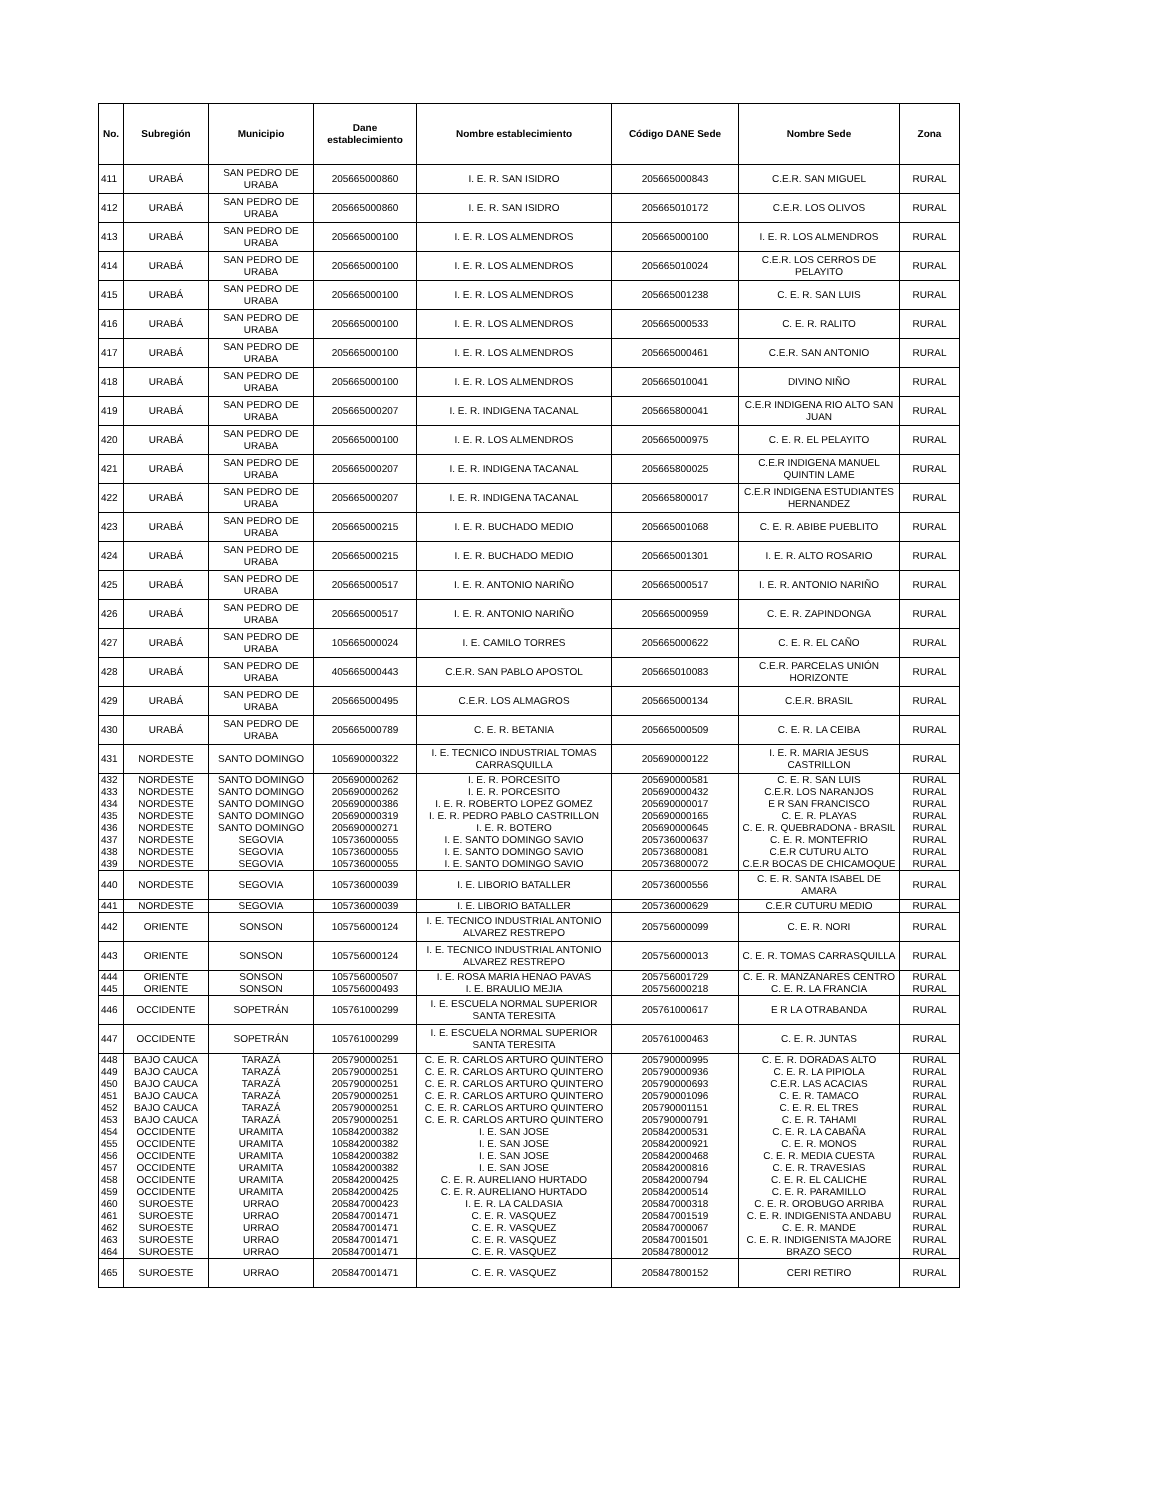| No. | Subregión | Municipio | Dane establecimiento | Nombre establecimiento | Código DANE Sede | Nombre Sede | Zona |
| --- | --- | --- | --- | --- | --- | --- | --- |
| 411 | URABÁ | SAN PEDRO DE URABA | 205665000860 | I. E. R. SAN ISIDRO | 205665000843 | C.E.R. SAN MIGUEL | RURAL |
| 412 | URABÁ | SAN PEDRO DE URABA | 205665000860 | I. E. R. SAN ISIDRO | 205665010172 | C.E.R. LOS OLIVOS | RURAL |
| 413 | URABÁ | SAN PEDRO DE URABA | 205665000100 | I. E. R. LOS ALMENDROS | 205665000100 | I. E. R. LOS ALMENDROS | RURAL |
| 414 | URABÁ | SAN PEDRO DE URABA | 205665000100 | I. E. R. LOS ALMENDROS | 205665010024 | C.E.R. LOS CERROS DE PELAYITO | RURAL |
| 415 | URABÁ | SAN PEDRO DE URABA | 205665000100 | I. E. R. LOS ALMENDROS | 205665001238 | C. E. R. SAN LUIS | RURAL |
| 416 | URABÁ | SAN PEDRO DE URABA | 205665000100 | I. E. R. LOS ALMENDROS | 205665000533 | C. E. R. RALITO | RURAL |
| 417 | URABÁ | SAN PEDRO DE URABA | 205665000100 | I. E. R. LOS ALMENDROS | 205665000461 | C.E.R. SAN ANTONIO | RURAL |
| 418 | URABÁ | SAN PEDRO DE URABA | 205665000100 | I. E. R. LOS ALMENDROS | 205665010041 | DIVINO NIÑO | RURAL |
| 419 | URABÁ | SAN PEDRO DE URABA | 205665000207 | I. E. R. INDIGENA TACANAL | 205665800041 | C.E.R INDIGENA RIO ALTO SAN JUAN | RURAL |
| 420 | URABÁ | SAN PEDRO DE URABA | 205665000100 | I. E. R. LOS ALMENDROS | 205665000975 | C. E. R. EL PELAYITO | RURAL |
| 421 | URABÁ | SAN PEDRO DE URABA | 205665000207 | I. E. R. INDIGENA TACANAL | 205665800025 | C.E.R INDIGENA MANUEL QUINTIN LAME | RURAL |
| 422 | URABÁ | SAN PEDRO DE URABA | 205665000207 | I. E. R. INDIGENA TACANAL | 205665800017 | C.E.R INDIGENA ESTUDIANTES HERNANDEZ | RURAL |
| 423 | URABÁ | SAN PEDRO DE URABA | 205665000215 | I. E. R. BUCHADO MEDIO | 205665001068 | C. E. R. ABIBE PUEBLITO | RURAL |
| 424 | URABÁ | SAN PEDRO DE URABA | 205665000215 | I. E. R. BUCHADO MEDIO | 205665001301 | I. E. R. ALTO ROSARIO | RURAL |
| 425 | URABÁ | SAN PEDRO DE URABA | 205665000517 | I. E. R. ANTONIO NARIÑO | 205665000517 | I. E. R. ANTONIO NARIÑO | RURAL |
| 426 | URABÁ | SAN PEDRO DE URABA | 205665000517 | I. E. R. ANTONIO NARIÑO | 205665000959 | C. E. R. ZAPINDONGA | RURAL |
| 427 | URABÁ | SAN PEDRO DE URABA | 105665000024 | I. E. CAMILO TORRES | 205665000622 | C. E. R. EL CAÑO | RURAL |
| 428 | URABÁ | SAN PEDRO DE URABA | 405665000443 | C.E.R. SAN PABLO APOSTOL | 205665010083 | C.E.R. PARCELAS UNIÓN HORIZONTE | RURAL |
| 429 | URABÁ | SAN PEDRO DE URABA | 205665000495 | C.E.R. LOS ALMAGROS | 205665000134 | C.E.R. BRASIL | RURAL |
| 430 | URABÁ | SAN PEDRO DE URABA | 205665000789 | C. E. R. BETANIA | 205665000509 | C. E. R. LA CEIBA | RURAL |
| 431 | NORDESTE | SANTO DOMINGO | 105690000322 | I. E. TECNICO INDUSTRIAL TOMAS CARRASQUILLA | 205690000122 | I. E. R. MARIA JESUS CASTRILLON | RURAL |
| 432 | NORDESTE | SANTO DOMINGO | 205690000262 | I. E. R. PORCESITO | 205690000581 | C. E. R. SAN LUIS | RURAL |
| 433 | NORDESTE | SANTO DOMINGO | 205690000262 | I. E. R. PORCESITO | 205690000432 | C.E.R. LOS NARANJOS | RURAL |
| 434 | NORDESTE | SANTO DOMINGO | 205690000386 | I. E. R. ROBERTO LOPEZ GOMEZ | 205690000017 | E R SAN FRANCISCO | RURAL |
| 435 | NORDESTE | SANTO DOMINGO | 205690000319 | I. E. R. PEDRO PABLO CASTRILLON | 205690000165 | C. E. R. PLAYAS | RURAL |
| 436 | NORDESTE | SANTO DOMINGO | 205690000271 | I. E. R. BOTERO | 205690000645 | C. E. R. QUEBRADONA - BRASIL | RURAL |
| 437 | NORDESTE | SEGOVIA | 105736000055 | I. E. SANTO DOMINGO SAVIO | 205736000637 | C. E. R. MONTEFRIO | RURAL |
| 438 | NORDESTE | SEGOVIA | 105736000055 | I. E. SANTO DOMINGO SAVIO | 205736800081 | C.E.R CUTURU ALTO | RURAL |
| 439 | NORDESTE | SEGOVIA | 105736000055 | I. E. SANTO DOMINGO SAVIO | 205736800072 | C.E.R BOCAS DE CHICAMOQUE | RURAL |
| 440 | NORDESTE | SEGOVIA | 105736000039 | I. E. LIBORIO BATALLER | 205736000556 | C. E. R. SANTA ISABEL DE AMARA | RURAL |
| 441 | NORDESTE | SEGOVIA | 105736000039 | I. E. LIBORIO BATALLER | 205736000629 | C.E.R CUTURU MEDIO | RURAL |
| 442 | ORIENTE | SONSON | 105756000124 | I. E. TECNICO INDUSTRIAL ANTONIO ALVAREZ RESTREPO | 205756000099 | C. E. R. NORI | RURAL |
| 443 | ORIENTE | SONSON | 105756000124 | I. E. TECNICO INDUSTRIAL ANTONIO ALVAREZ RESTREPO | 205756000013 | C. E. R. TOMAS CARRASQUILLA | RURAL |
| 444 | ORIENTE | SONSON | 105756000507 | I. E. ROSA MARIA HENAO PAVAS | 205756001729 | C. E. R. MANZANARES CENTRO | RURAL |
| 445 | ORIENTE | SONSON | 105756000493 | I. E. BRAULIO MEJIA | 205756000218 | C. E. R. LA FRANCIA | RURAL |
| 446 | OCCIDENTE | SOPETRÁN | 105761000299 | I. E. ESCUELA NORMAL SUPERIOR SANTA TERESITA | 205761000617 | E R LA OTRABANDA | RURAL |
| 447 | OCCIDENTE | SOPETRÁN | 105761000299 | I. E. ESCUELA NORMAL SUPERIOR SANTA TERESITA | 205761000463 | C. E. R. JUNTAS | RURAL |
| 448 | BAJO CAUCA | TARAZÁ | 205790000251 | C. E. R. CARLOS ARTURO QUINTERO | 205790000995 | C. E. R. DORADAS ALTO | RURAL |
| 449 | BAJO CAUCA | TARAZÁ | 205790000251 | C. E. R. CARLOS ARTURO QUINTERO | 205790000936 | C. E. R. LA PIPIOLA | RURAL |
| 450 | BAJO CAUCA | TARAZÁ | 205790000251 | C. E. R. CARLOS ARTURO QUINTERO | 205790000693 | C.E.R. LAS ACACIAS | RURAL |
| 451 | BAJO CAUCA | TARAZÁ | 205790000251 | C. E. R. CARLOS ARTURO QUINTERO | 205790001096 | C. E. R. TAMACO | RURAL |
| 452 | BAJO CAUCA | TARAZÁ | 205790000251 | C. E. R. CARLOS ARTURO QUINTERO | 205790001151 | C. E. R. EL TRES | RURAL |
| 453 | BAJO CAUCA | TARAZÁ | 205790000251 | C. E. R. CARLOS ARTURO QUINTERO | 205790000791 | C. E. R. TAHAMI | RURAL |
| 454 | OCCIDENTE | URAMITA | 105842000382 | I. E. SAN JOSE | 205842000531 | C. E. R. LA CABAÑA | RURAL |
| 455 | OCCIDENTE | URAMITA | 105842000382 | I. E. SAN JOSE | 205842000921 | C. E. R. MONOS | RURAL |
| 456 | OCCIDENTE | URAMITA | 105842000382 | I. E. SAN JOSE | 205842000468 | C. E. R. MEDIA CUESTA | RURAL |
| 457 | OCCIDENTE | URAMITA | 105842000382 | I. E. SAN JOSE | 205842000816 | C. E. R. TRAVESIAS | RURAL |
| 458 | OCCIDENTE | URAMITA | 205842000425 | C. E. R. AURELIANO HURTADO | 205842000794 | C. E. R. EL CALICHE | RURAL |
| 459 | OCCIDENTE | URAMITA | 205842000425 | C. E. R. AURELIANO HURTADO | 205842000514 | C. E. R. PARAMILLO | RURAL |
| 460 | SUROESTE | URRAO | 205847000423 | I. E. R. LA CALDASIA | 205847000318 | C. E. R. OROBUGO ARRIBA | RURAL |
| 461 | SUROESTE | URRAO | 205847001471 | C. E. R. VASQUEZ | 205847001519 | C. E. R. INDIGENISTA ANDABU | RURAL |
| 462 | SUROESTE | URRAO | 205847001471 | C. E. R. VASQUEZ | 205847000067 | C. E. R. MANDE | RURAL |
| 463 | SUROESTE | URRAO | 205847001471 | C. E. R. VASQUEZ | 205847001501 | C. E. R. INDIGENISTA MAJORE | RURAL |
| 464 | SUROESTE | URRAO | 205847001471 | C. E. R. VASQUEZ | 205847800012 | BRAZO SECO | RURAL |
| 465 | SUROESTE | URRAO | 205847001471 | C. E. R. VASQUEZ | 205847800152 | CERI RETIRO | RURAL |